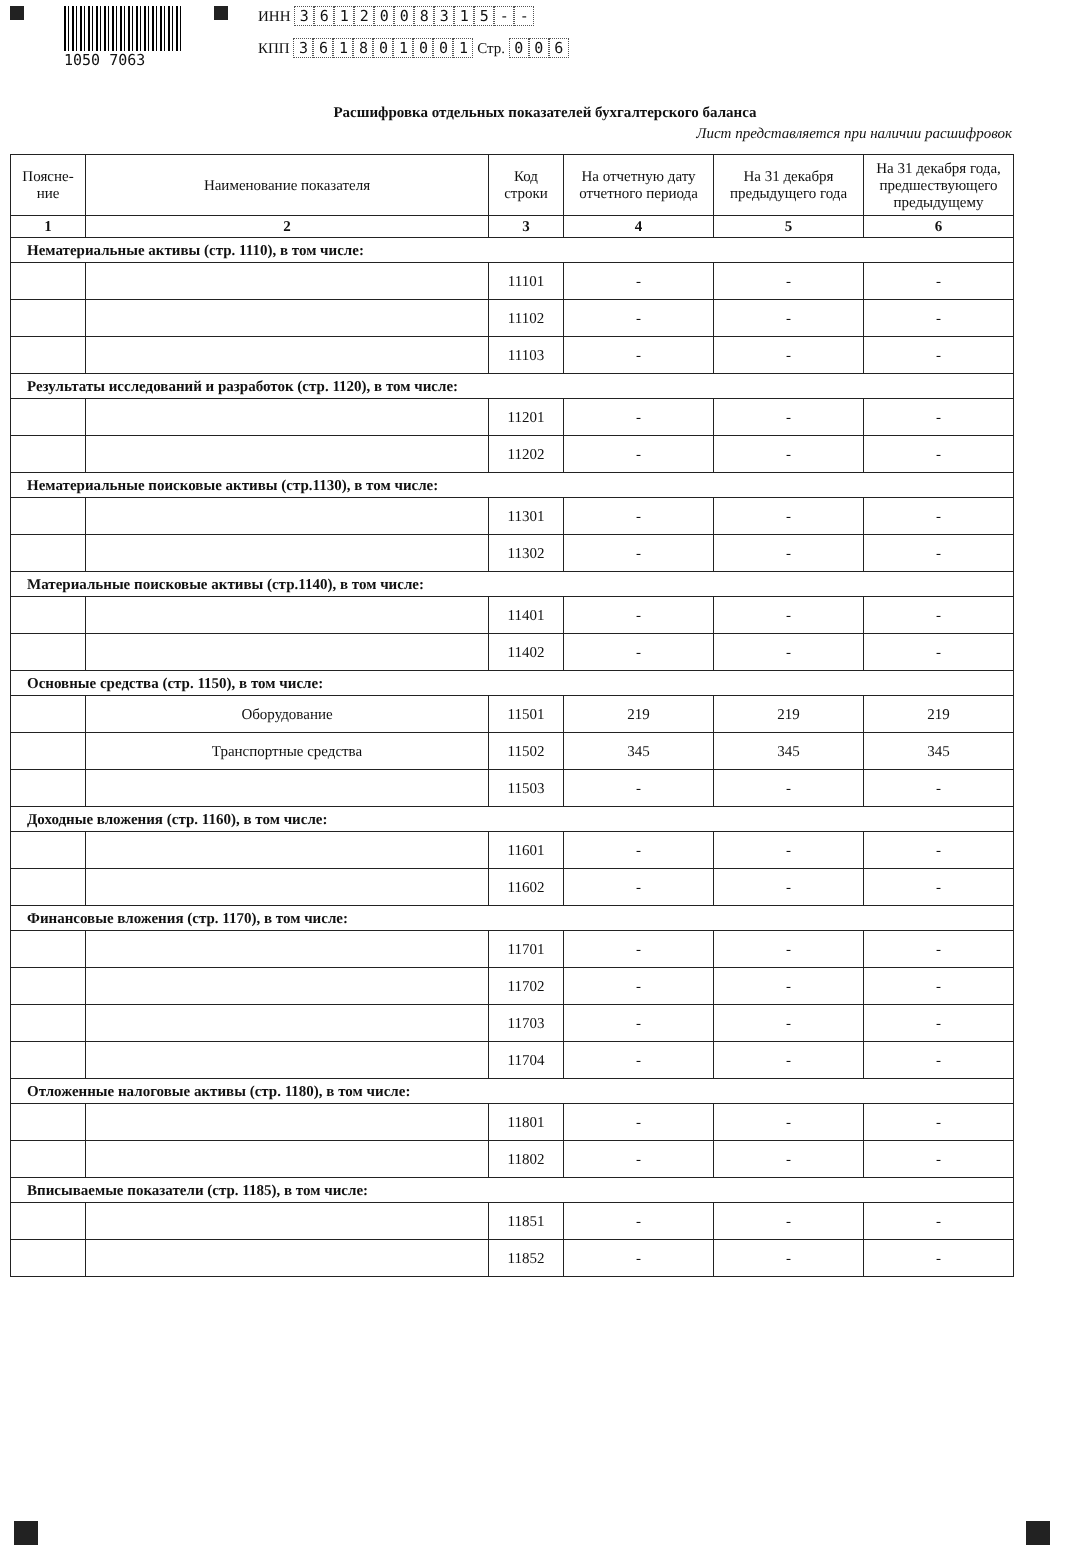1050 7063 ИНН 3612008315 - -
КПП 361801001 Стр. 0 0 6
Расшифровка отдельных показателей бухгалтерского баланса
Лист представляется при наличии расшифровок
| Поясне- ние | Наименование показателя | Код строки | На отчетную дату отчетного периода | На 31 декабря предыдущего года | На 31 декабря года, предшествующего предыдущему |
| --- | --- | --- | --- | --- | --- |
| 1 | 2 | 3 | 4 | 5 | 6 |
| Нематериальные активы (стр. 1110), в том числе: | | | | | |
| | | 11101 | - | - | - |
| | | 11102 | - | - | - |
| | | 11103 | - | - | - |
| Результаты исследований и разработок (стр. 1120), в том числе: | | | | | |
| | | 11201 | - | - | - |
| | | 11202 | - | - | - |
| Нематериальные поисковые активы (стр.1130), в том числе: | | | | | |
| | | 11301 | - | - | - |
| | | 11302 | - | - | - |
| Материальные поисковые активы (стр.1140), в том числе: | | | | | |
| | | 11401 | - | - | - |
| | | 11402 | - | - | - |
| Основные средства (стр. 1150), в том числе: | | | | | |
| | Оборудование | 11501 | 219 | 219 | 219 |
| | Транспортные средства | 11502 | 345 | 345 | 345 |
| | | 11503 | - | - | - |
| Доходные вложения (стр. 1160), в том числе: | | | | | |
| | | 11601 | - | - | - |
| | | 11602 | - | - | - |
| Финансовые вложения (стр. 1170), в том числе: | | | | | |
| | | 11701 | - | - | - |
| | | 11702 | - | - | - |
| | | 11703 | - | - | - |
| | | 11704 | - | - | - |
| Отложенные налоговые активы (стр. 1180), в том числе: | | | | | |
| | | 11801 | - | - | - |
| | | 11802 | - | - | - |
| Вписываемые показатели (стр. 1185), в том числе: | | | | | |
| | | 11851 | - | - | - |
| | | 11852 | - | - | - |